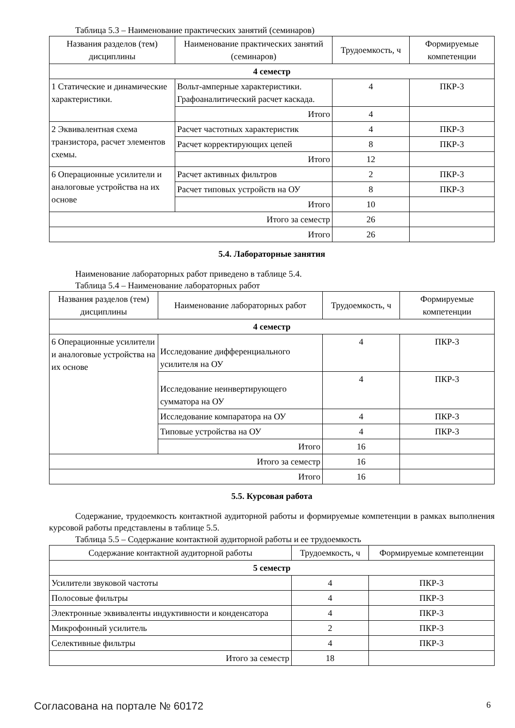Таблица 5.3 – Наименование практических занятий (семинаров)
| Названия разделов (тем) дисциплины | Наименование практических занятий (семинаров) | Трудоемкость, ч | Формируемые компетенции |
| --- | --- | --- | --- |
| 4 семестр | | | |
| 1 Статические и динамические характеристики. | Вольт-амперные характеристики. Графоаналитический расчет каскада. | 4 | ПКР-3 |
| | Итого | 4 | |
| 2 Эквивалентная схема транзистора, расчет элементов схемы. | Расчет частотных характеристик | 4 | ПКР-3 |
| | Расчет корректирующих цепей | 8 | ПКР-3 |
| | Итого | 12 | |
| 6 Операционные усилители и аналоговые устройства на их основе | Расчет активных фильтров | 2 | ПКР-3 |
| | Расчет типовых устройств на ОУ | 8 | ПКР-3 |
| | Итого | 10 | |
| Итого за семестр | | 26 | |
| Итого | | 26 | |
5.4. Лабораторные занятия
Наименование лабораторных работ приведено в таблице 5.4.
Таблица 5.4 – Наименование лабораторных работ
| Названия разделов (тем) дисциплины | Наименование лабораторных работ | Трудоемкость, ч | Формируемые компетенции |
| --- | --- | --- | --- |
| 4 семестр | | | |
| 6 Операционные усилители и аналоговые устройства на их основе | Исследование дифференциального усилителя на ОУ | 4 | ПКР-3 |
| | Исследование неинвертирующего сумматора на ОУ | 4 | ПКР-3 |
| | Исследование компаратора на ОУ | 4 | ПКР-3 |
| | Типовые устройства на ОУ | 4 | ПКР-3 |
| | Итого | 16 | |
| Итого за семестр | | 16 | |
| Итого | | 16 | |
5.5. Курсовая работа
Содержание, трудоемкость контактной аудиторной работы и формируемые компетенции в рамках выполнения курсовой работы представлены в таблице 5.5.
Таблица 5.5 – Содержание контактной аудиторной работы и ее трудоемкость
| Содержание контактной аудиторной работы | Трудоемкость, ч | Формируемые компетенции |
| --- | --- | --- |
| 5 семестр | | |
| Усилители звуковой частоты | 4 | ПКР-3 |
| Полосовые фильтры | 4 | ПКР-3 |
| Электронные эквиваленты индуктивности и конденсатора | 4 | ПКР-3 |
| Микрофонный усилитель | 2 | ПКР-3 |
| Селективные фильтры | 4 | ПКР-3 |
| Итого за семестр | 18 | |
Согласована на портале № 60172 6